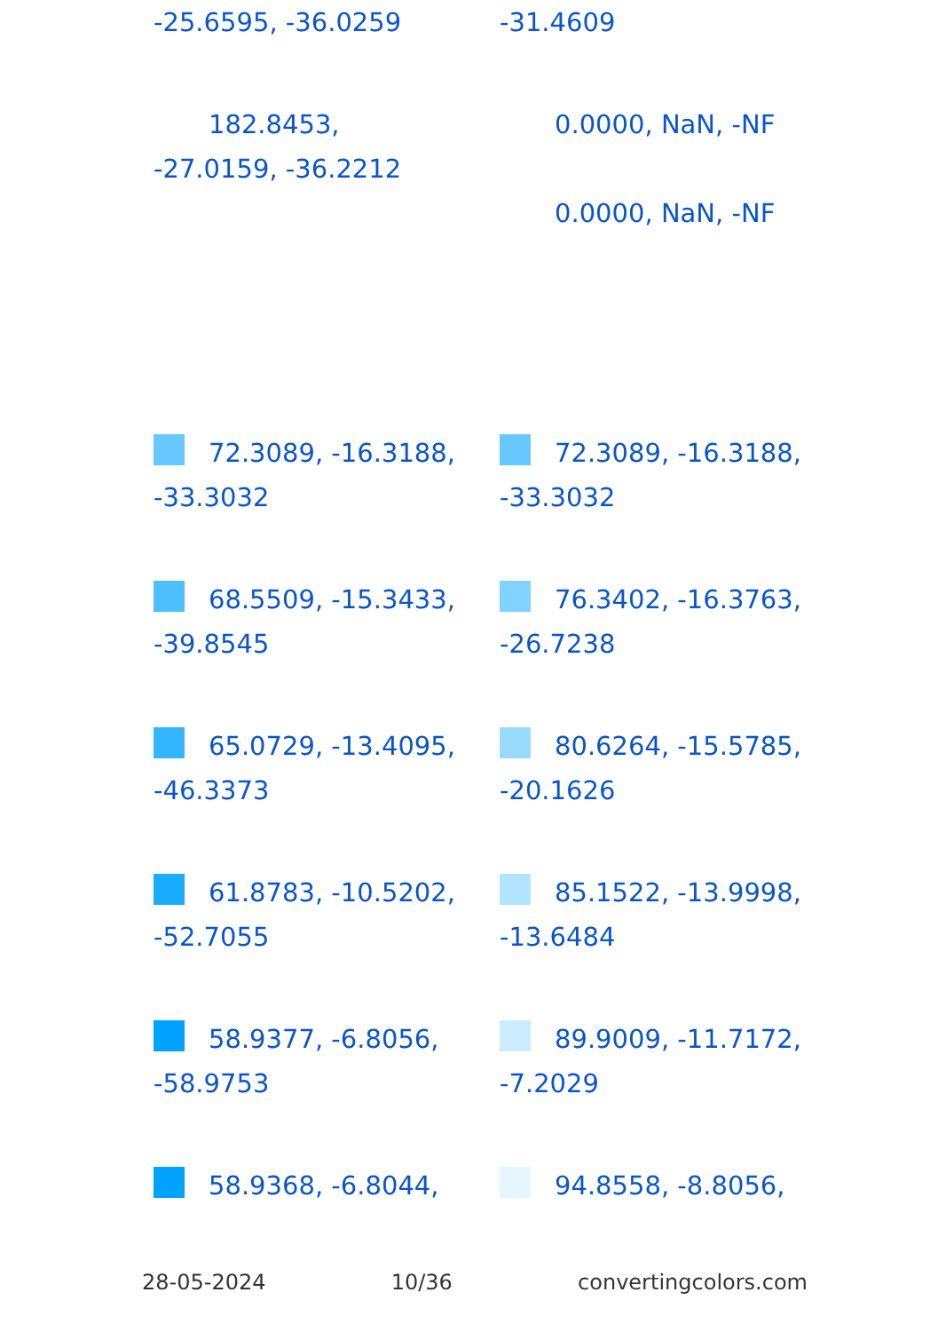-25.6595, -36.0259 -31.4609
182.8453,
-27.0159, -36.2212
0.0000, NaN, -NF
0.0000, NaN, -NF
72.3089, -16.3188,
-33.3032
72.3089, -16.3188,
-33.3032
68.5509, -15.3433,
-39.8545
76.3402, -16.3763,
-26.7238
65.0729, -13.4095,
-46.3373
80.6264, -15.5785,
-20.1626
61.8783, -10.5202,
-52.7055
85.1522, -13.9998,
-13.6484
58.9377, -6.8056,
-58.9753
89.9009, -11.7172,
-7.2029
58.9368, -6.8044, 94.8558, -8.8056,
28-05-2024 10/36 convertingcolors.com